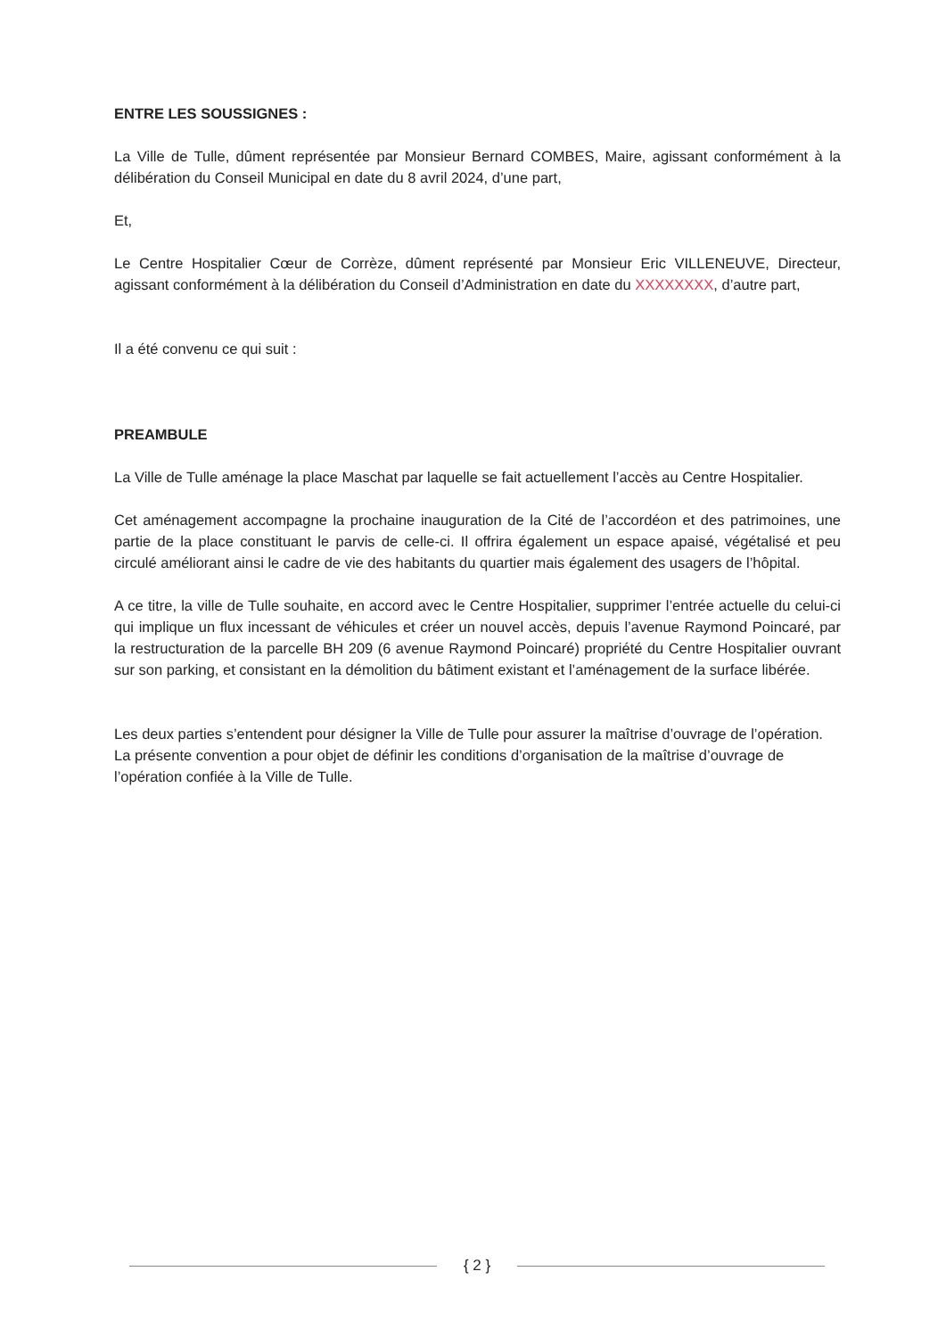ENTRE LES SOUSSIGNES :
La Ville de Tulle, dûment représentée par Monsieur Bernard COMBES, Maire, agissant conformément à la délibération du Conseil Municipal en date du 8 avril 2024, d’une part,
Et,
Le Centre Hospitalier Cœur de Corrèze, dûment représenté par Monsieur Eric VILLENEUVE, Directeur, agissant conformément à la délibération du Conseil d’Administration en date du XXXXXXXX, d’autre part,
Il a été convenu ce qui suit :
PREAMBULE
La Ville de Tulle aménage la place Maschat par laquelle se fait actuellement l’accès au Centre Hospitalier.
Cet aménagement accompagne la prochaine inauguration de la Cité de l’accordéon et des patrimoines, une partie de la place constituant le parvis de celle-ci. Il offrira également un espace apaisé, végétalisé et peu circulé améliorant ainsi le cadre de vie des habitants du quartier mais également des usagers de l’hôpital.
A ce titre, la ville de Tulle souhaite, en accord avec le Centre Hospitalier, supprimer l’entrée actuelle du celui-ci qui implique un flux incessant de véhicules et créer un nouvel accès, depuis l’avenue Raymond Poincaré, par la restructuration de la parcelle BH 209 (6 avenue Raymond Poincaré) propriété du Centre Hospitalier ouvrant sur son parking, et consistant en la démolition du bâtiment existant et l’aménagement de la surface libérée.
Les deux parties s’entendent pour désigner la Ville de Tulle pour assurer la maîtrise d’ouvrage de l’opération. La présente convention a pour objet de définir les conditions d’organisation de la maîtrise d’ouvrage de l’opération confiée à la Ville de Tulle.
{ 2 }